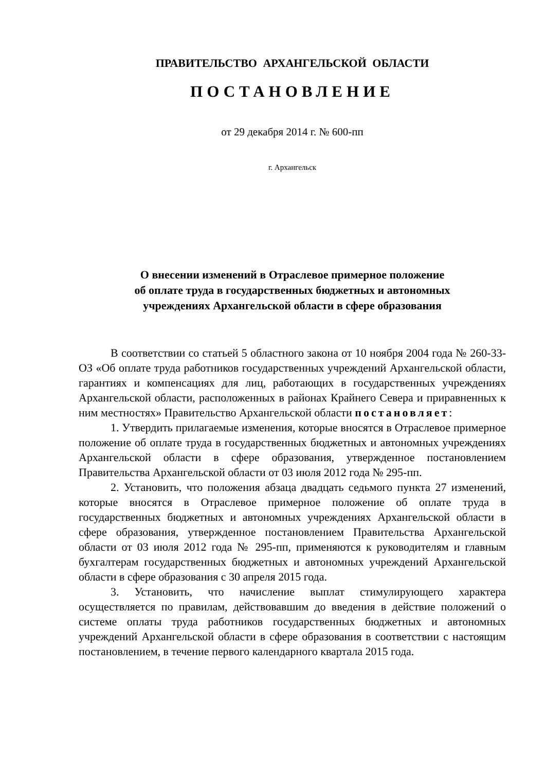ПРАВИТЕЛЬСТВО АРХАНГЕЛЬСКОЙ ОБЛАСТИ
ПОСТАНОВЛЕНИЕ
от 29 декабря 2014 г. № 600-пп
г. Архангельск
О внесении изменений в Отраслевое примерное положение
об оплате труда в государственных бюджетных и автономных
учреждениях Архангельской области в сфере образования
В соответствии со статьей 5 областного закона от 10 ноября 2004 года № 260-33-ОЗ «Об оплате труда работников государственных учреждений Архангельской области, гарантиях и компенсациях для лиц, работающих в государственных учреждениях Архангельской области, расположенных в районах Крайнего Севера и приравненных к ним местностях» Правительство Архангельской области постановляет:
1. Утвердить прилагаемые изменения, которые вносятся в Отраслевое примерное положение об оплате труда в государственных бюджетных и автономных учреждениях Архангельской области в сфере образования, утвержденное постановлением Правительства Архангельской области от 03 июля 2012 года № 295-пп.
2. Установить, что положения абзаца двадцать седьмого пункта 27 изменений, которые вносятся в Отраслевое примерное положение об оплате труда в государственных бюджетных и автономных учреждениях Архангельской области в сфере образования, утвержденное постановлением Правительства Архангельской области от 03 июля 2012 года № 295-пп, применяются к руководителям и главным бухгалтерам государственных бюджетных и автономных учреждений Архангельской области в сфере образования с 30 апреля 2015 года.
3. Установить, что начисление выплат стимулирующего характера осуществляется по правилам, действовавшим до введения в действие положений о системе оплаты труда работников государственных бюджетных и автономных учреждений Архангельской области в сфере образования в соответствии с настоящим постановлением, в течение первого календарного квартала 2015 года.